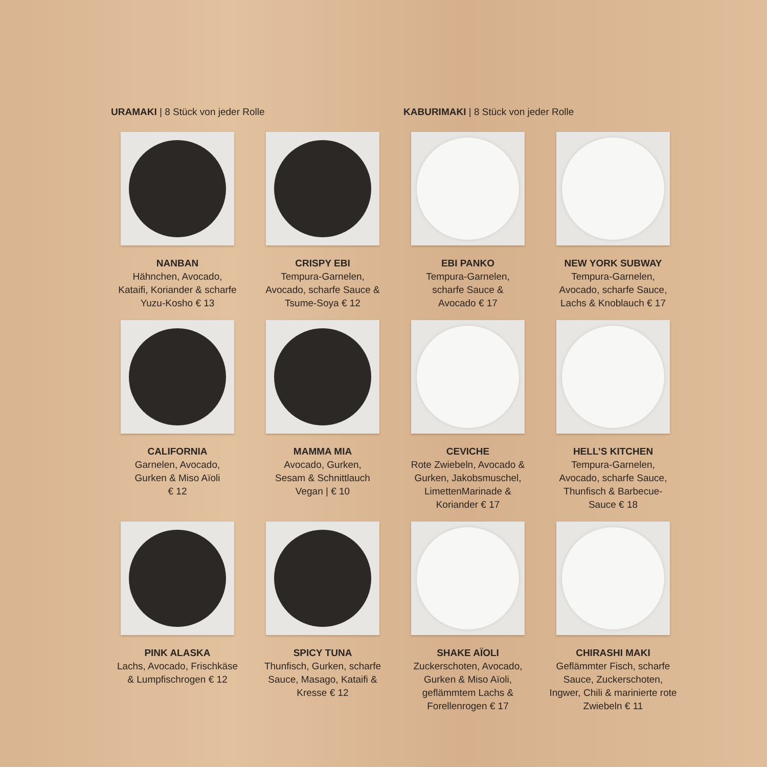URAMAKI | 8 Stück von jeder Rolle KABURIMAKI | 8 Stück von jeder Rolle
NANBAN
Hähnchen, Avocado,
Kataifi, Koriander & scharfe
Yuzu-Kosho € 13
CRISPY EBI
Tempura-Garnelen,
Avocado, scharfe Sauce &
Tsume-Soya € 12
EBI PANKO
Tempura-Garnelen,
scharfe Sauce &
Avocado € 17
NEW YORK SUBWAY
Tempura-Garnelen,
Avocado, scharfe Sauce,
Lachs & Knoblauch € 17
CALIFORNIA
Garnelen, Avocado,
Gurken & Miso Aïoli
€ 12
MAMMA MIA
Avocado, Gurken,
Sesam & Schnittlauch
Vegan | € 10
CEVICHE
Rote Zwiebeln, Avocado &
Gurken, Jakobsmuschel,
LimettenMarinade &
Koriander € 17
HELL’S KITCHEN
Tempura-Garnelen,
Avocado, scharfe Sauce,
Thunfisch & Barbecue-
Sauce € 18
PINK ALASKA
Lachs, Avocado, Frischkäse
& Lumpfischrogen € 12
SPICY TUNA
Thunfisch, Gurken, scharfe
Sauce, Masago, Kataifi &
Kresse € 12
SHAKE AÏOLI
Zuckerschoten, Avocado,
Gurken & Miso Aïoli,
geflämmtem Lachs &
Forellenrogen € 17
CHIRASHI MAKI
Geflämmter Fisch, scharfe
Sauce, Zuckerschoten,
Ingwer, Chili & marinierte rote
Zwiebeln € 11